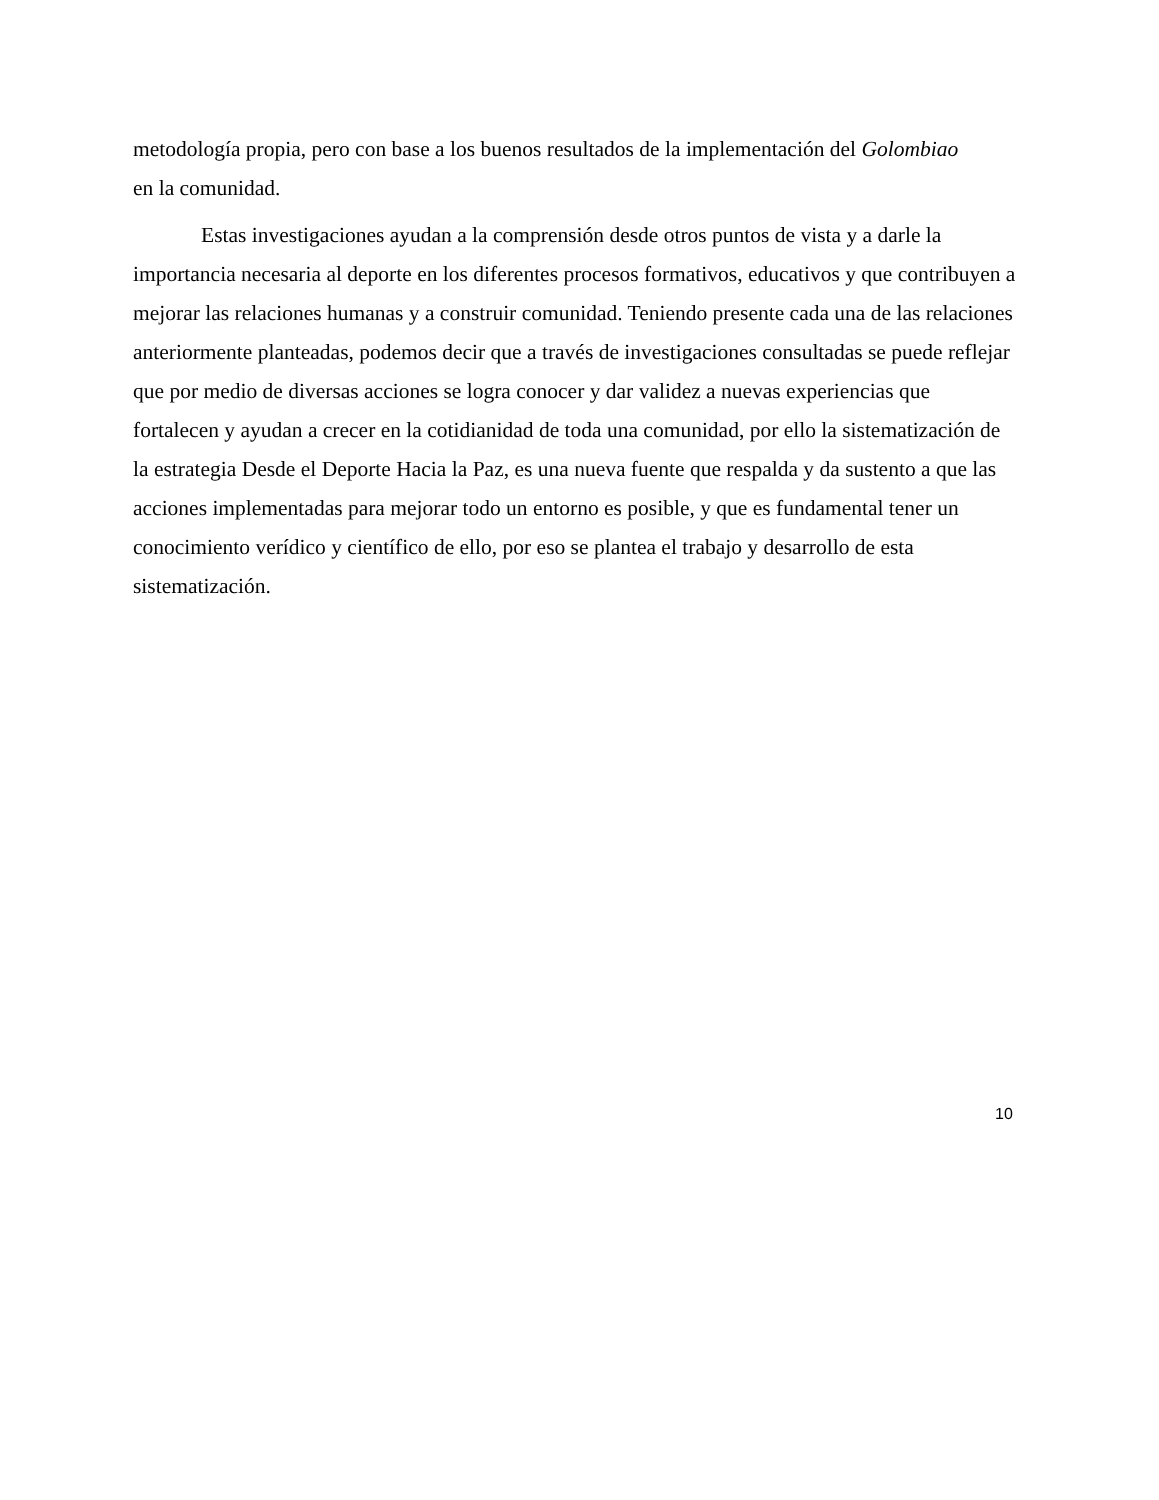metodología propia, pero con base a los buenos resultados de la implementación del Golombiao
en la comunidad.
Estas investigaciones ayudan a la comprensión desde otros puntos de vista y a darle la importancia necesaria al deporte en los diferentes procesos formativos, educativos y que contribuyen a mejorar las relaciones humanas y a construir comunidad. Teniendo presente cada una de las relaciones anteriormente planteadas, podemos decir que a través de investigaciones consultadas se puede reflejar que por medio de diversas acciones se logra conocer y dar validez a nuevas experiencias que fortalecen y ayudan a crecer en la cotidianidad de toda una comunidad, por ello la sistematización de la estrategia Desde el Deporte Hacia la Paz, es una nueva fuente que respalda y da sustento a que las acciones implementadas para mejorar todo un entorno es posible, y que es fundamental tener un conocimiento verídico y científico de ello, por eso se plantea el trabajo y desarrollo de esta sistematización.
10